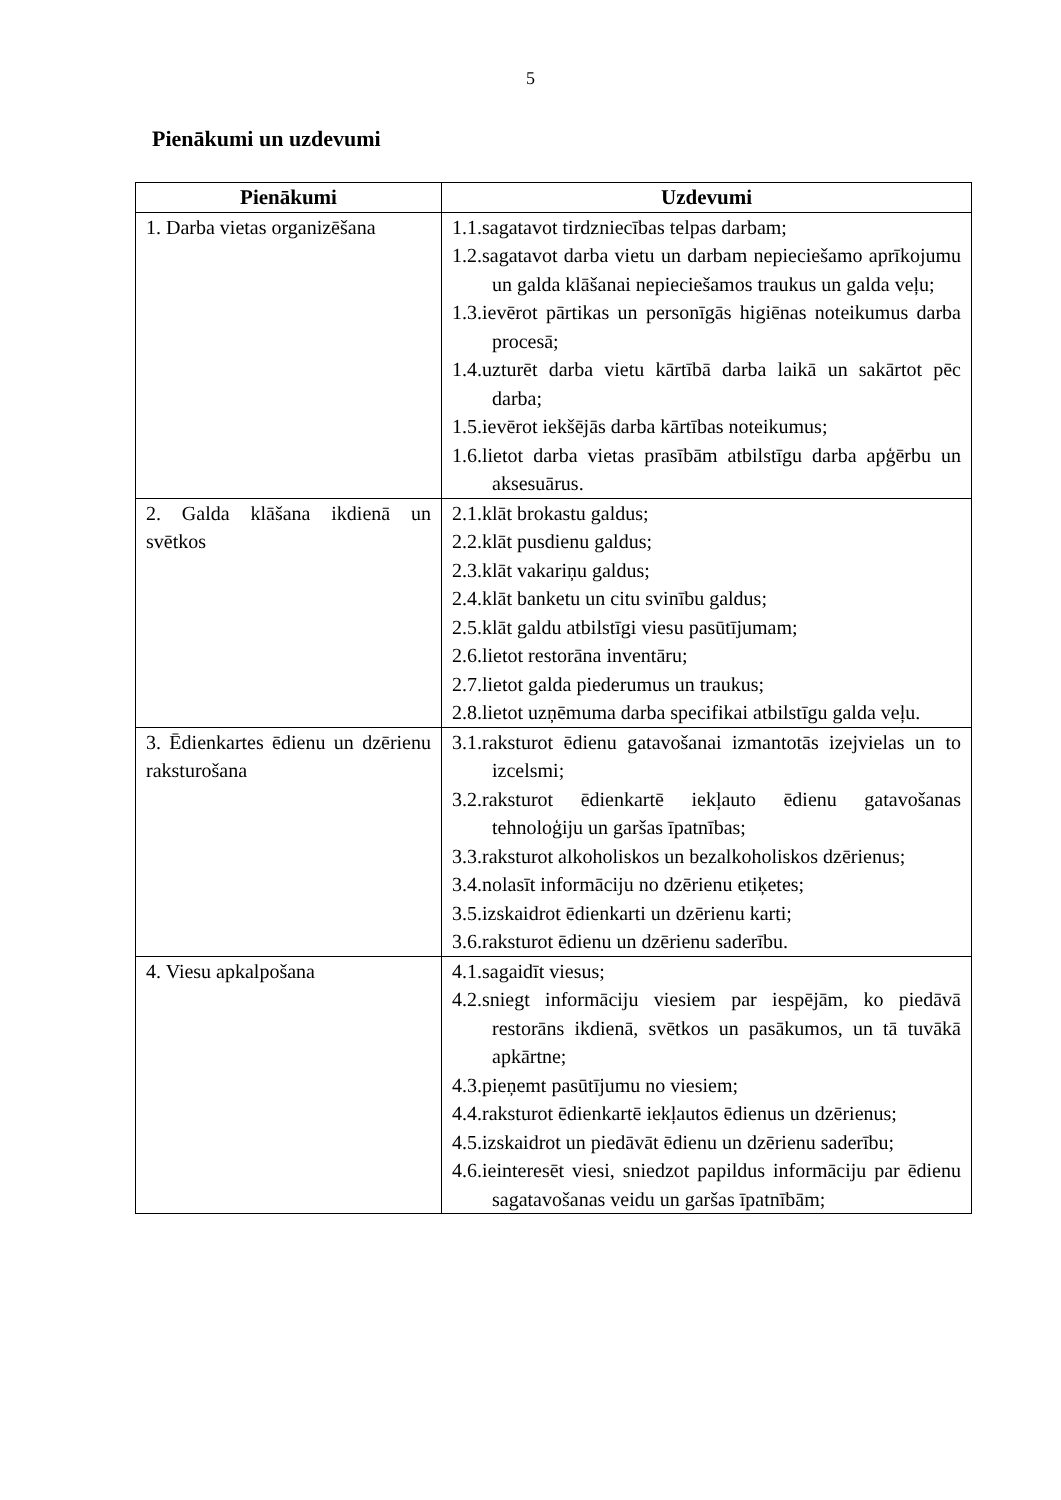5
Pienākumi un uzdevumi
| Pienākumi | Uzdevumi |
| --- | --- |
| 1. Darba vietas organizēšana | 1.1.sagatavot tirdzniecības telpas darbam; 1.2.sagatavot darba vietu un darbam nepieciešamo aprīkojumu un galda klāšanai nepieciešamos traukus un galda veļu; 1.3.ievērot pārtikas un personīgās higiēnas noteikumus darba procesā; 1.4.uzturēt darba vietu kārtībā darba laikā un sakārtot pēc darba; 1.5.ievērot iekšējās darba kārtības noteikumus; 1.6.lietot darba vietas prasībām atbilstīgu darba apģērbu un aksesuārus. |
| 2. Galda klāšana ikdienā un svētkos | 2.1.klāt brokastu galdus; 2.2.klāt pusdienu galdus; 2.3.klāt vakariņu galdus; 2.4.klāt banketu un citu svinību galdus; 2.5.klāt galdu atbilstīgi viesu pasūtījumam; 2.6.lietot restorāna inventāru; 2.7.lietot galda piederumus un traukus; 2.8.lietot uzņēmuma darba specifikai atbilstīgu galda veļu. |
| 3. Ēdienkartes ēdienu un dzērienu raksturošana | 3.1.raksturot ēdienu gatavošanai izmantotās izejvielas un to izcelsmi; 3.2.raksturot ēdienkartē iekļauto ēdienu gatavošanas tehnoloģiju un garšas īpatnības; 3.3.raksturot alkoholiskos un bezalkoholiskos dzērienus; 3.4.nolasīt informāciju no dzērienu etiķetes; 3.5.izskaidrot ēdienkarti un dzērienu karti; 3.6.raksturot ēdienu un dzērienu saderību. |
| 4. Viesu apkalpošana | 4.1.sagaidīt viesus; 4.2.sniegt informāciju viesiem par iespējām, ko piedāvā restorāns ikdienā, svētkos un pasākumos, un tā tuvākā apkārtne; 4.3.pieņemt pasūtījumu no viesiem; 4.4.raksturot ēdienkartē iekļautos ēdienus un dzērienus; 4.5.izskaidrot un piedāvāt ēdienu un dzērienu saderību; 4.6.ieinteresēt viesi, sniedzot papildus informāciju par ēdienu sagatavošanas veidu un garšas īpatnībām; |